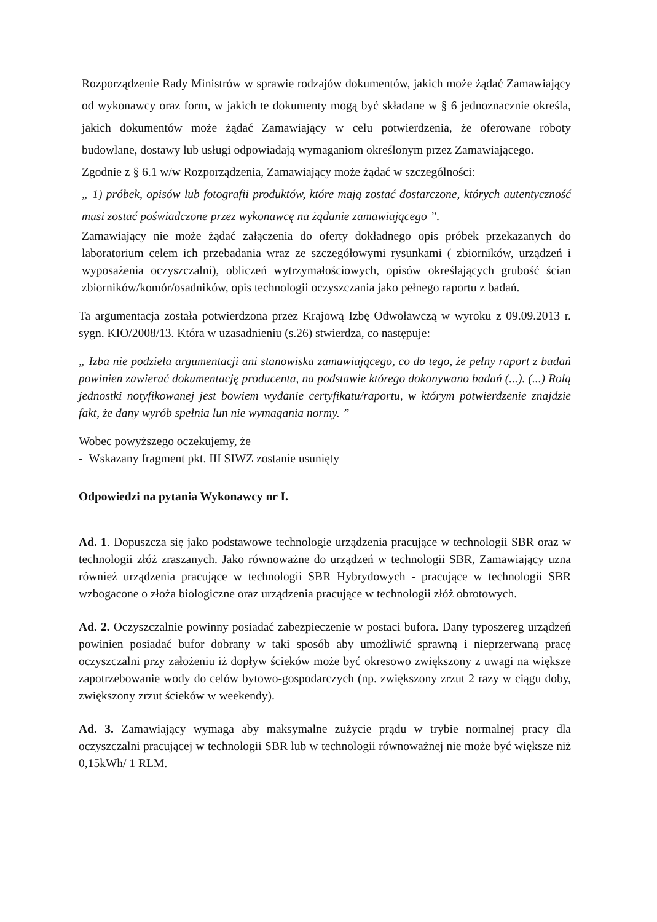Rozporządzenie Rady Ministrów w sprawie rodzajów dokumentów, jakich może żądać Zamawiający od wykonawcy oraz form, w jakich te dokumenty mogą być składane w § 6 jednoznacznie określa, jakich dokumentów może żądać Zamawiający w celu potwierdzenia, że oferowane roboty budowlane, dostawy lub usługi odpowiadają wymaganiom określonym przez Zamawiającego.
Zgodnie z § 6.1 w/w Rozporządzenia, Zamawiający może żądać w szczególności:
„ 1) próbek, opisów lub fotografii produktów, które mają zostać dostarczone, których autentyczność musi zostać poświadczone przez wykonawcę na żądanie zamawiającego ”.
Zamawiający nie może żądać załączenia do oferty dokładnego opis próbek przekazanych do laboratorium celem ich przebadania wraz ze szczegółowymi rysunkami ( zbiorników, urządzeń i wyposażenia oczyszczalni), obliczeń wytrzymałościowych, opisów określających grubość ścian zbiorników/komór/osadników, opis technologii oczyszczania jako pełnego raportu z badań.
Ta argumentacja została potwierdzona przez Krajową Izbę Odwoławczą w wyroku z 09.09.2013 r. sygn. KIO/2008/13. Która w uzasadnieniu (s.26) stwierdza, co następuje:
„ Izba nie podziela argumentacji ani stanowiska zamawiającego, co do tego, że pełny raport z badań powinien zawierać dokumentację producenta, na podstawie którego dokonywano badań (...). (...) Rolą jednostki notyfikowanej jest bowiem wydanie certyfikatu/raportu, w którym potwierdzenie znajdzie fakt, że dany wyrób spełnia lun nie wymagania normy. ”
Wobec powyższego oczekujemy, że
- Wskazany fragment pkt. III SIWZ zostanie usunięty
Odpowiedzi na pytania Wykonawcy nr I.
Ad. 1. Dopuszcza się jako podstawowe technologie urządzenia pracujące w technologii SBR oraz w technologii złóż zraszanych. Jako równoważne do urządzeń w technologii SBR, Zamawiający uzna również urządzenia pracujące w technologii SBR Hybrydowych - pracujące w technologii SBR wzbogacone o złoża biologiczne oraz urządzenia pracujące w technologii złóż obrotowych.
Ad. 2. Oczyszczalnie powinny posiadać zabezpieczenie w postaci bufora. Dany typoszereg urządzeń powinien posiadać bufor dobrany w taki sposób aby umożliwić sprawną i nieprzerwaną pracę oczyszczalni przy założeniu iż dopływ ścieków może być okresowo zwiększony z uwagi na większe zapotrzebowanie wody do celów bytowo-gospodarczych (np. zwiększony zrzut 2 razy w ciągu doby, zwiększony zrzut ścieków w weekendy).
Ad. 3. Zamawiający wymaga aby maksymalne zużycie prądu w trybie normalnej pracy dla oczyszczalni pracującej w technologii SBR lub w technologii równoważnej nie może być większe niż 0,15kWh/ 1 RLM.